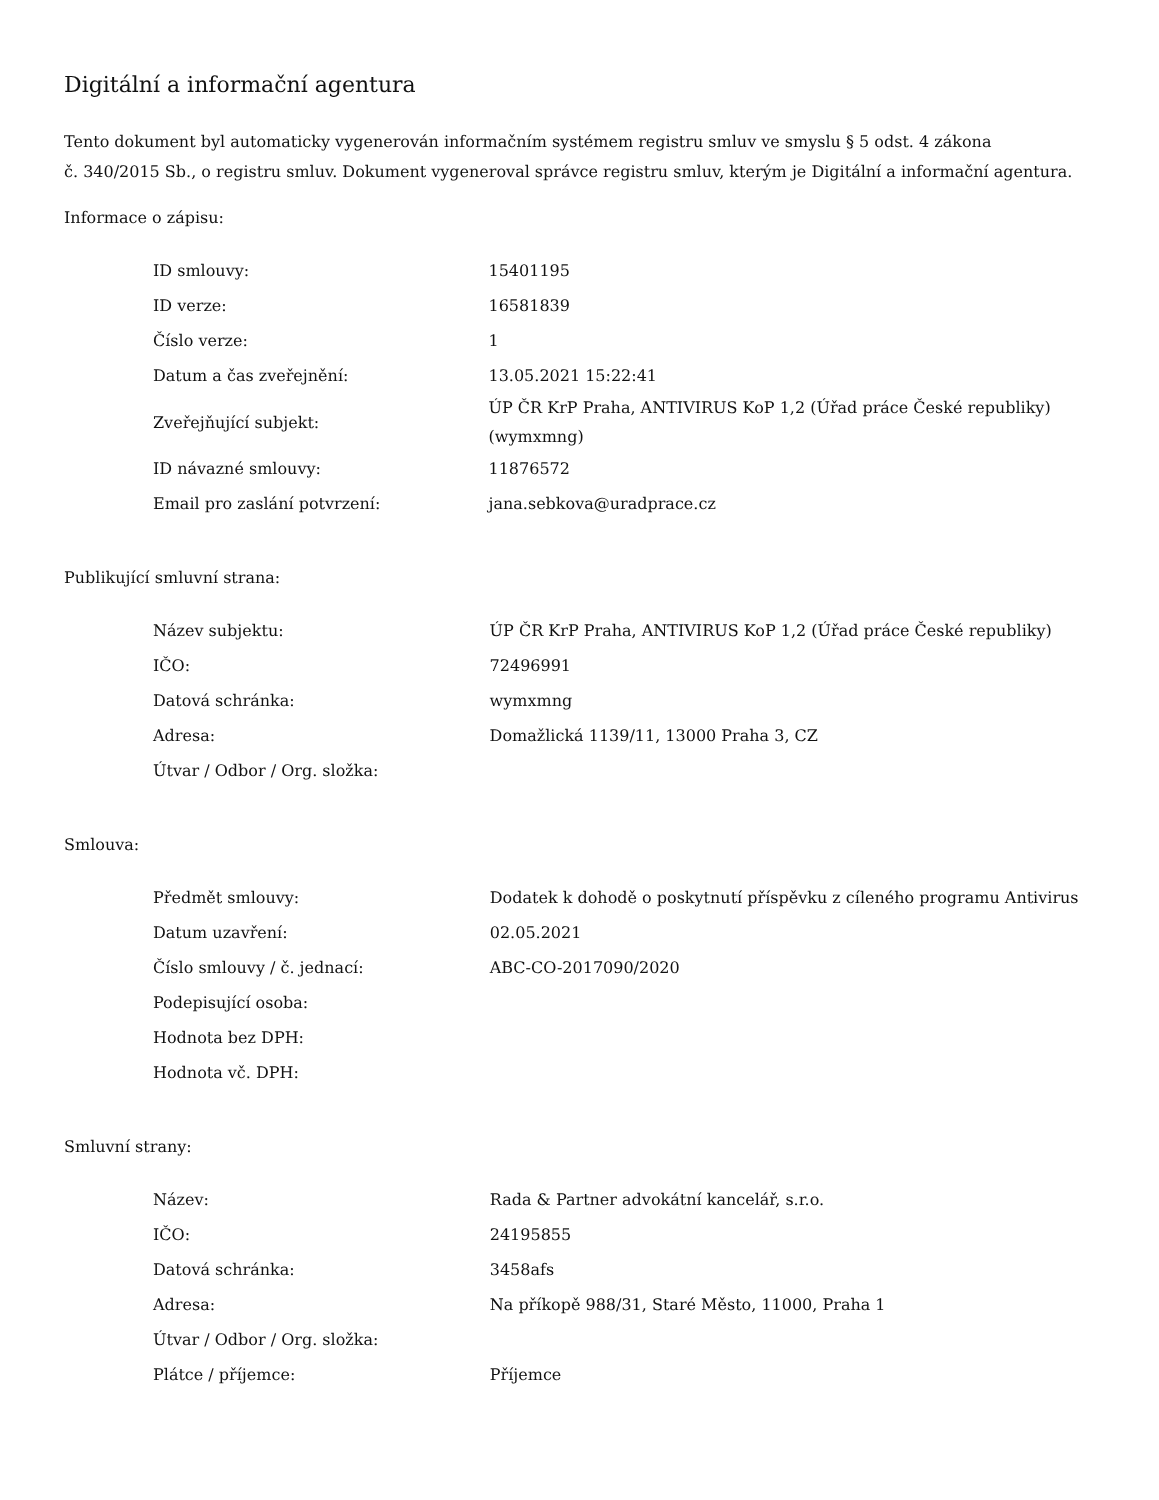Digitální a informační agentura
Tento dokument byl automaticky vygenerován informačním systémem registru smluv ve smyslu § 5 odst. 4 zákona
č. 340/2015 Sb., o registru smluv. Dokument vygeneroval správce registru smluv, kterým je Digitální a informační agentura.
Informace o zápisu:
| ID smlouvy: | 15401195 |
| ID verze: | 16581839 |
| Číslo verze: | 1 |
| Datum a čas zveřejnění: | 13.05.2021 15:22:41 |
| Zveřejňující subjekt: | ÚP ČR KrP Praha, ANTIVIRUS KoP 1,2 (Úřad práce České republiky) (wymxmng) |
| ID návazné smlouvy: | 11876572 |
| Email pro zaslání potvrzení: | jana.sebkova@uradprace.cz |
Publikující smluvní strana:
| Název subjektu: | ÚP ČR KrP Praha, ANTIVIRUS KoP 1,2 (Úřad práce České republiky) |
| IČO: | 72496991 |
| Datová schránka: | wymxmng |
| Adresa: | Domažlická 1139/11, 13000 Praha 3, CZ |
| Útvar / Odbor / Org. složka: | |
Smlouva:
| Předmět smlouvy: | Dodatek k dohodě o poskytnutí příspěvku z cíleného programu Antivirus |
| Datum uzavření: | 02.05.2021 |
| Číslo smlouvy / č. jednací: | ABC-CO-2017090/2020 |
| Podepisující osoba: | |
| Hodnota bez DPH: | |
| Hodnota vč. DPH: | |
Smluvní strany:
| Název: | Rada & Partner advokátní kancelář, s.r.o. |
| IČO: | 24195855 |
| Datová schránka: | 3458afs |
| Adresa: | Na příkopě 988/31, Staré Město, 11000, Praha 1 |
| Útvar / Odbor / Org. složka: | |
| Plátce / příjemce: | Příjemce |